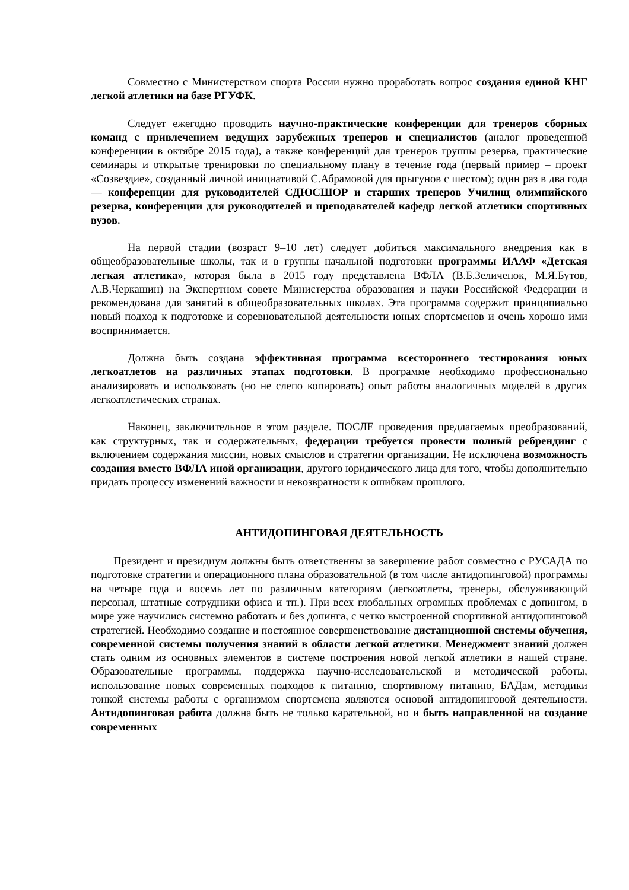Совместно с Министерством спорта России нужно проработать вопрос создания единой КНГ легкой атлетики на базе РГУФК.
Следует ежегодно проводить научно-практические конференции для тренеров сборных команд с привлечением ведущих зарубежных тренеров и специалистов (аналог проведенной конференции в октябре 2015 года), а также конференций для тренеров группы резерва, практические семинары и открытые тренировки по специальному плану в течение года (первый пример – проект «Созвездие», созданный личной инициативой С.Абрамовой для прыгунов с шестом); один раз в два года — конференции для руководителей СДЮСШОР и старших тренеров Училищ олимпийского резерва, конференции для руководителей и преподавателей кафедр легкой атлетики спортивных вузов.
На первой стадии (возраст 9–10 лет) следует добиться максимального внедрения как в общеобразовательные школы, так и в группы начальной подготовки программы ИААФ «Детская легкая атлетика», которая была в 2015 году представлена ВФЛА (В.Б.Зеличенок, М.Я.Бутов, А.В.Черкашин) на Экспертном совете Министерства образования и науки Российской Федерации и рекомендована для занятий в общеобразовательных школах. Эта программа содержит принципиально новый подход к подготовке и соревновательной деятельности юных спортсменов и очень хорошо ими воспринимается.
Должна быть создана эффективная программа всестороннего тестирования юных легкоатлетов на различных этапах подготовки. В программе необходимо профессионально анализировать и использовать (но не слепо копировать) опыт работы аналогичных моделей в других легкоатлетических странах.
Наконец, заключительное в этом разделе. ПОСЛЕ проведения предлагаемых преобразований, как структурных, так и содержательных, федерации требуется провести полный ребрендинг с включением содержания миссии, новых смыслов и стратегии организации. Не исключена возможность создания вместо ВФЛА иной организации, другого юридического лица для того, чтобы дополнительно придать процессу изменений важности и невозвратности к ошибкам прошлого.
АНТИДОПИНГОВАЯ ДЕЯТЕЛЬНОСТЬ
Президент и президиум должны быть ответственны за завершение работ совместно с РУСАДА по подготовке стратегии и операционного плана образовательной (в том числе антидопинговой) программы на четыре года и восемь лет по различным категориям (легкоатлеты, тренеры, обслуживающий персонал, штатные сотрудники офиса и тп.). При всех глобальных огромных проблемах с допингом, в мире уже научились системно работать и без допинга, с четко выстроенной спортивной антидопинговой стратегией. Необходимо создание и постоянное совершенствование дистанционной системы обучения, современной системы получения знаний в области легкой атлетики. Менеджмент знаний должен стать одним из основных элементов в системе построения новой легкой атлетики в нашей стране. Образовательные программы, поддержка научно-исследовательской и методической работы, использование новых современных подходов к питанию, спортивному питанию, БАДам, методики тонкой системы работы с организмом спортсмена являются основой антидопинговой деятельности. Антидопинговая работа должна быть не только карательной, но и быть направленной на создание современных